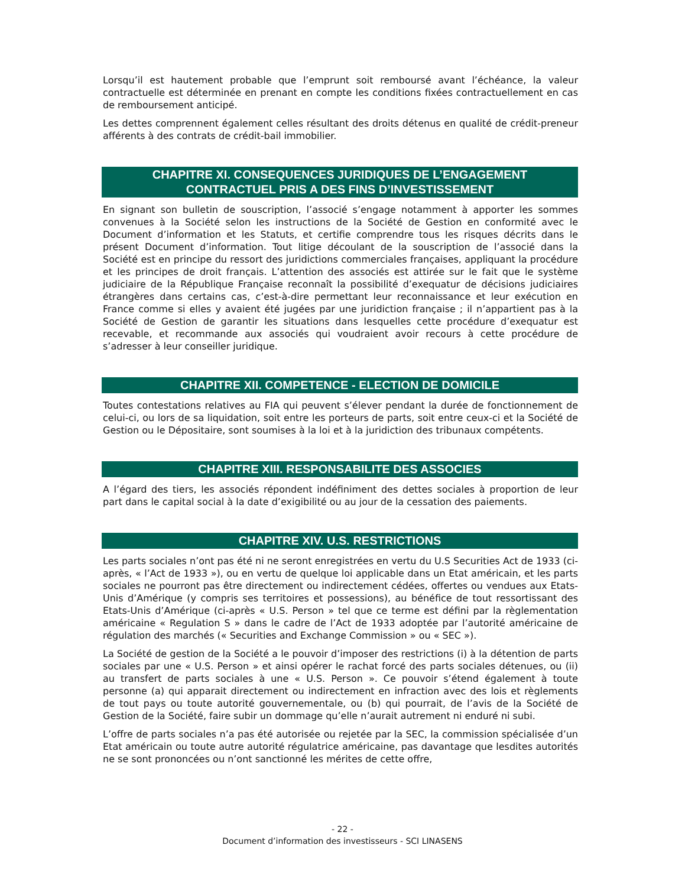Lorsqu’il est hautement probable que l’emprunt soit remboursé avant l’échéance, la valeur contractuelle est déterminée en prenant en compte les conditions fixées contractuellement en cas de remboursement anticipé.
Les dettes comprennent également celles résultant des droits détenus en qualité de crédit-preneur afférents à des contrats de crédit-bail immobilier.
CHAPITRE XI. CONSEQUENCES JURIDIQUES DE L’ENGAGEMENT
CONTRACTUEL PRIS A DES FINS D’INVESTISSEMENT
En signant son bulletin de souscription, l’associé s’engage notamment à apporter les sommes convenues à la Société selon les instructions de la Société de Gestion en conformité avec le Document d’information et les Statuts, et certifie comprendre tous les risques décrits dans le présent Document d’information. Tout litige découlant de la souscription de l’associé dans la Société est en principe du ressort des juridictions commerciales françaises, appliquant la procédure et les principes de droit français. L’attention des associés est attirée sur le fait que le système judiciaire de la République Française reconnaît la possibilité d’exequatur de décisions judiciaires étrangères dans certains cas, c’est-à-dire permettant leur reconnaissance et leur exécution en France comme si elles y avaient été jugées par une juridiction française ; il n’appartient pas à la Société de Gestion de garantir les situations dans lesquelles cette procédure d’exequatur est recevable, et recommande aux associés qui voudraient avoir recours à cette procédure de s’adresser à leur conseiller juridique.
CHAPITRE XII. COMPETENCE - ELECTION DE DOMICILE
Toutes contestations relatives au FIA qui peuvent s’élever pendant la durée de fonctionnement de celui-ci, ou lors de sa liquidation, soit entre les porteurs de parts, soit entre ceux-ci et la Société de Gestion ou le Dépositaire, sont soumises à la loi et à la juridiction des tribunaux compétents.
CHAPITRE XIII. RESPONSABILITE DES ASSOCIES
A l’égard des tiers, les associés répondent indéfiniment des dettes sociales à proportion de leur part dans le capital social à la date d’exigibilité ou au jour de la cessation des paiements.
CHAPITRE XIV. U.S. RESTRICTIONS
Les parts sociales n’ont pas été ni ne seront enregistrées en vertu du U.S Securities Act de 1933 (ci-après, « l’Act de 1933 »), ou en vertu de quelque loi applicable dans un Etat américain, et les parts sociales ne pourront pas être directement ou indirectement cédées, offertes ou vendues aux Etats-Unis d’Amérique (y compris ses territoires et possessions), au bénéfice de tout ressortissant des Etats-Unis d’Amérique (ci-après « U.S. Person » tel que ce terme est défini par la règlementation américaine « Regulation S » dans le cadre de l’Act de 1933 adoptée par l’autorité américaine de régulation des marchés (« Securities and Exchange Commission » ou « SEC »).
La Société de gestion de la Société a le pouvoir d’imposer des restrictions (i) à la détention de parts sociales par une « U.S. Person » et ainsi opérer le rachat forcé des parts sociales détenues, ou (ii) au transfert de parts sociales à une « U.S. Person ». Ce pouvoir s’étend également à toute personne (a) qui apparait directement ou indirectement en infraction avec des lois et règlements de tout pays ou toute autorité gouvernementale, ou (b) qui pourrait, de l’avis de la Société de Gestion de la Société, faire subir un dommage qu’elle n’aurait autrement ni enduré ni subi.
L’offre de parts sociales n’a pas été autorisée ou rejetée par la SEC, la commission spécialisée d’un Etat américain ou toute autre autorité régulatrice américaine, pas davantage que lesdites autorités ne se sont prononcées ou n’ont sanctionné les mérites de cette offre,
- 22 -
Document d’information des investisseurs - SCI LINASENS